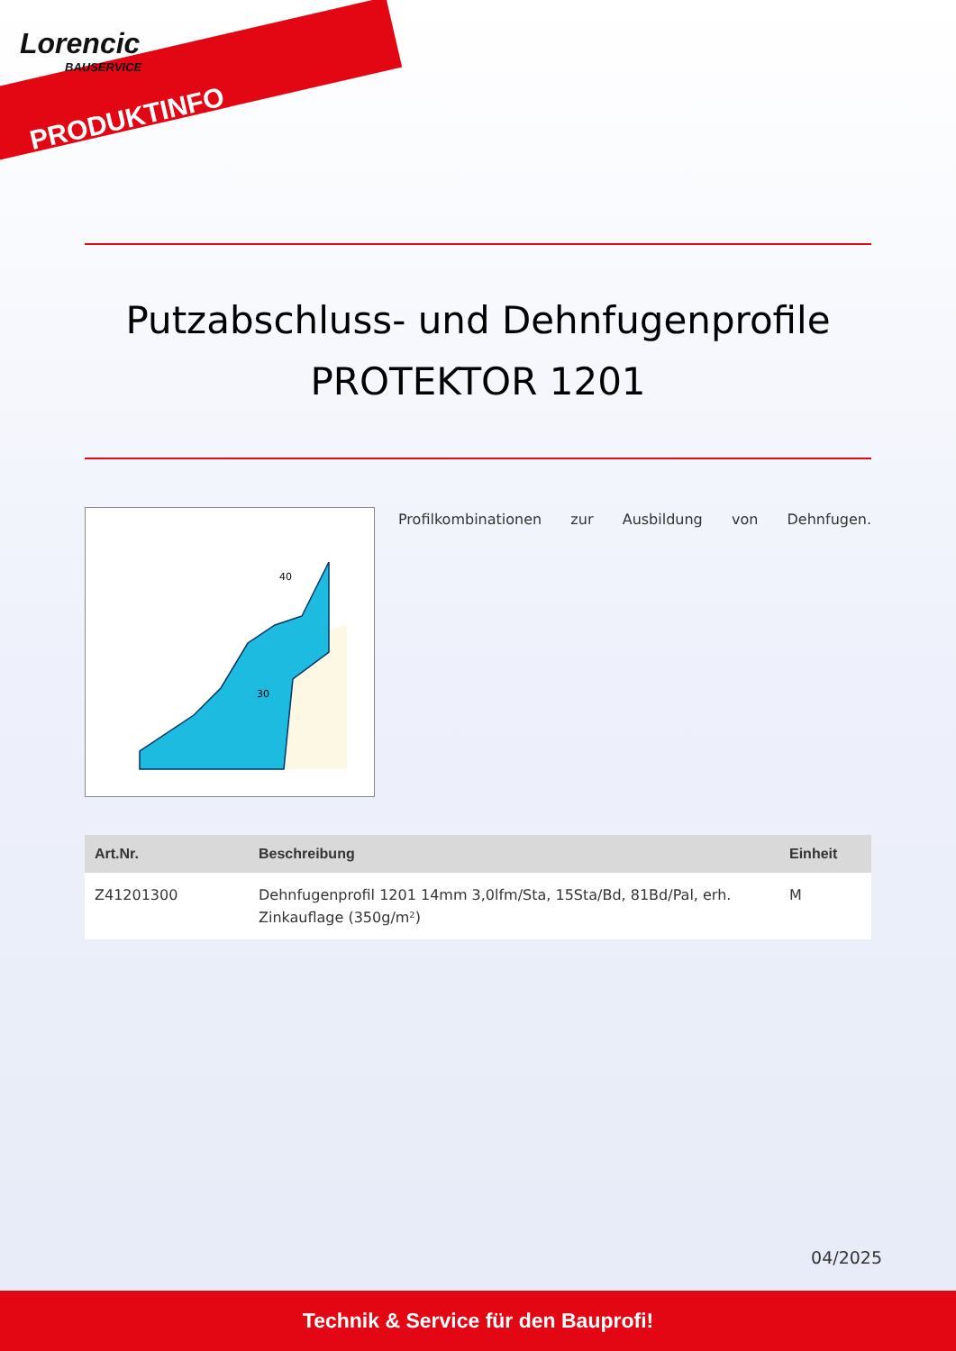Lorencic
BAUSERVICE
PRODUKTINFO
Putzabschluss- und Dehnfugenprofile
PROTEKTOR 1201
40
30
Profilkombinationen zur Ausbildung von Dehnfugen.
| Art.Nr. | Beschreibung | Einheit |
| --- | --- | --- |
| Z41201300 | Dehnfugenprofil 1201 14mm 3,0lfm/Sta, 15Sta/Bd, 81Bd/Pal, erh. Zinkauflage (350g/m²) | M |
04/2025
Technik & Service für den Bauprofi!